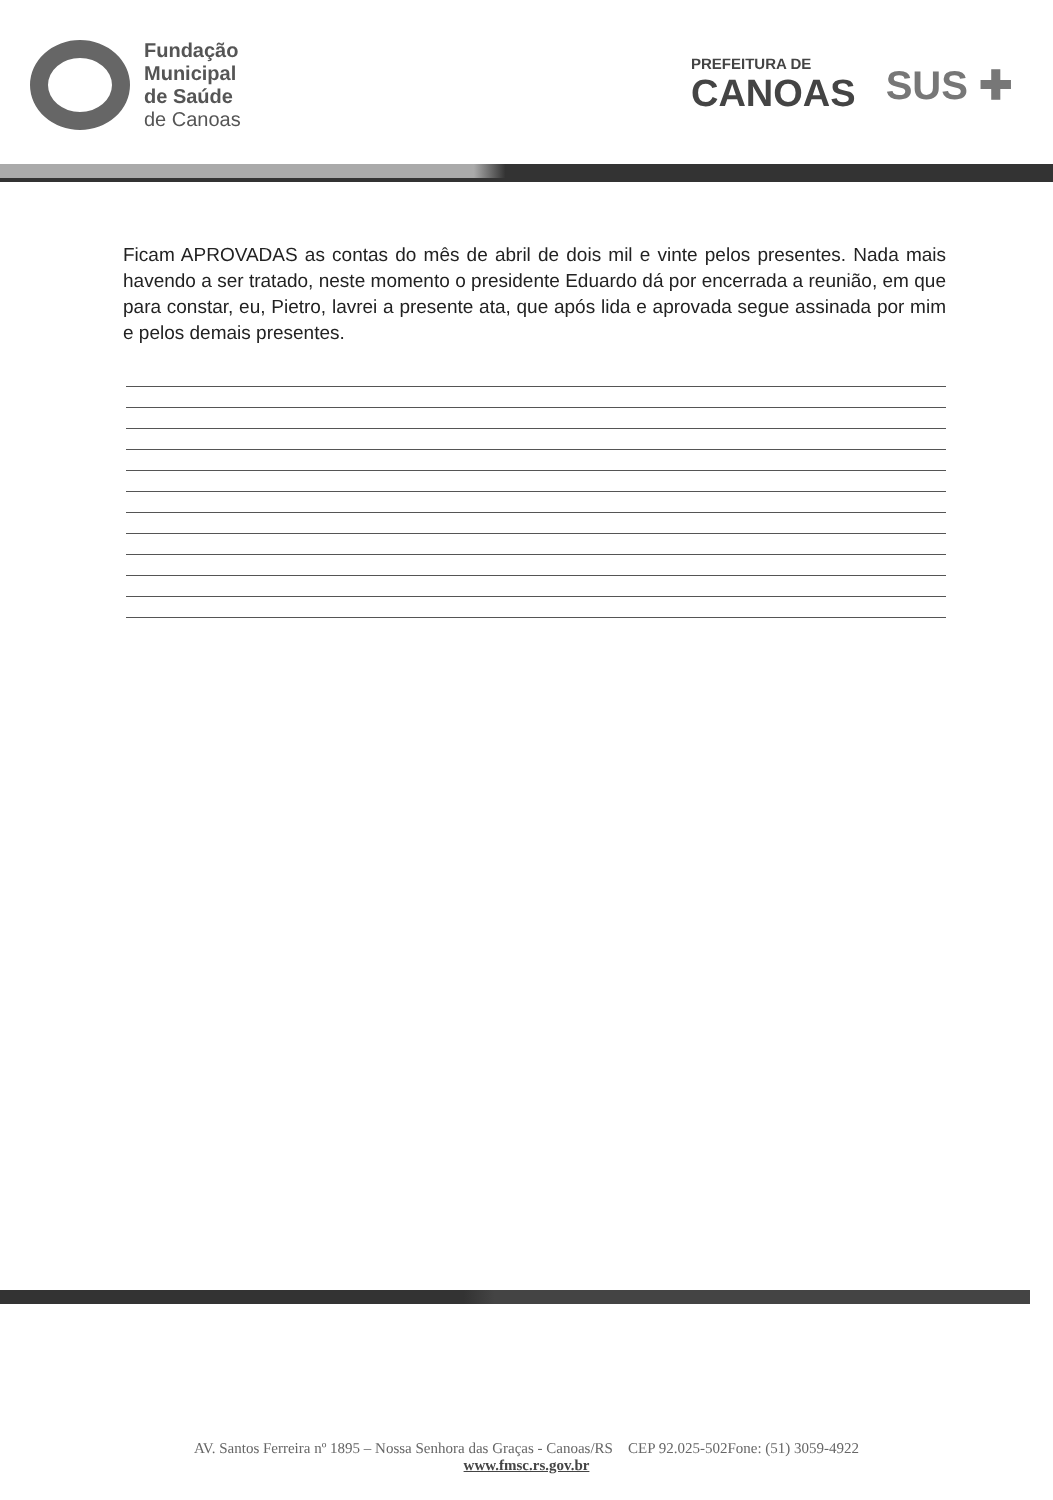Fundação
Municipal
de Saúde
de Canoas
PREFEITURA DE
CANOAS
SUS ✚
Ficam APROVADAS as contas do mês de abril de dois mil e vinte pelos presentes. Nada mais havendo a ser tratado, neste momento o presidente Eduardo dá por encerrada a reunião, em que para constar, eu, Pietro, lavrei a presente ata, que após lida e aprovada segue assinada por mim e pelos demais presentes.
AV. Santos Ferreira nº 1895 – Nossa Senhora das Graças - Canoas/RS CEP 92.025-502Fone: (51) 3059-4922
www.fmsc.rs.gov.br